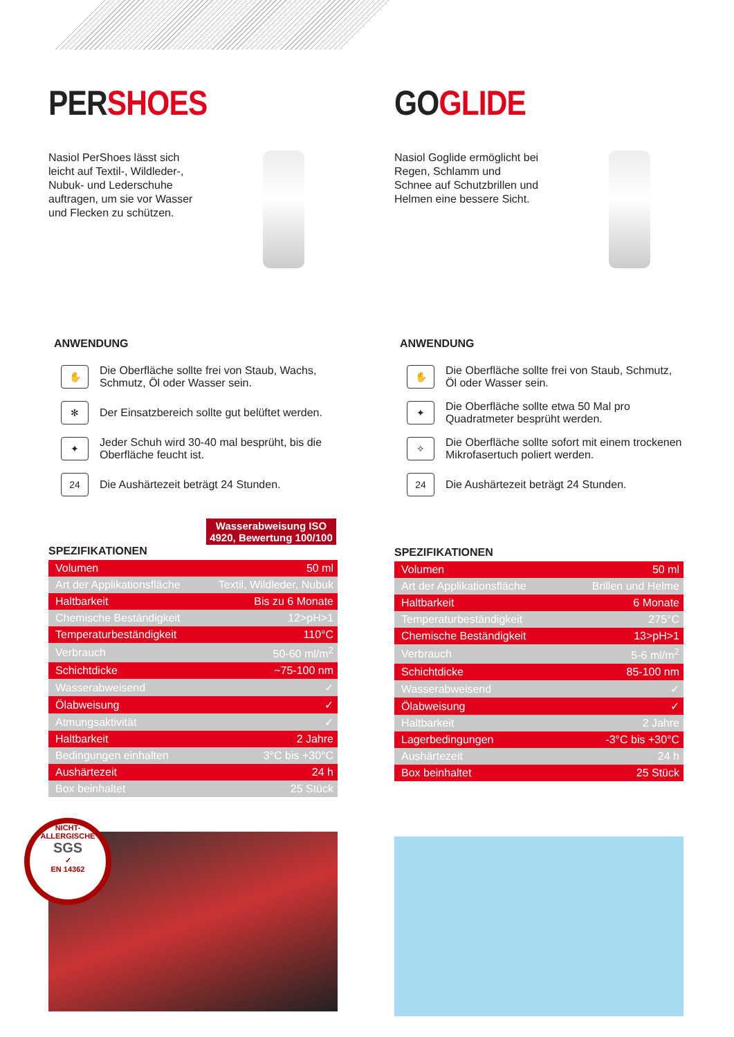PERSHOES
Nasiol PerShoes lässt sich leicht auf Textil-, Wildleder-, Nubuk- und Lederschuhe auftragen, um sie vor Wasser und Flecken zu schützen.
ANWENDUNG
✋
Die Oberfläche sollte frei von Staub, Wachs, Schmutz, Öl oder Wasser sein.
✻
Der Einsatzbereich sollte gut belüftet werden.
✦
Jeder Schuh wird 30-40 mal besprüht, bis die Oberfläche feucht ist.
24
Die Aushärtezeit beträgt 24 Stunden.
Wasserabweisung ISO 4920, Bewertung 100/100
SPEZIFIKATIONEN
| Volumen | 50 ml |
| Art der Applikationsfläche | Textil, Wildleder, Nubuk |
| Haltbarkeit | Bis zu 6 Monate |
| Chemische Beständigkeit | 12>pH>1 |
| Temperaturbeständigkeit | 110°C |
| Verbrauch | 50-60 ml/m<sup>2</sup> |
| Schichtdicke | ~75-100 nm |
| Wasserabweisend | ✓ |
| Ölabweisung | ✓ |
| Atmungsaktivität | ✓ |
| Haltbarkeit | 2 Jahre |
| Bedingungen einhalten | 3°C bis +30°C |
| Aushärtezeit | 24 h |
| Box beinhaltet | 25 Stück |
NICHT-ALLERGISCHE
SGS
✓
EN 14362
GOGLIDE
Nasiol Goglide ermöglicht bei Regen, Schlamm und Schnee auf Schutzbrillen und Helmen eine bessere Sicht.
ANWENDUNG
✋
Die Oberfläche sollte frei von Staub, Schmutz, Öl oder Wasser sein.
✦
Die Oberfläche sollte etwa 50 Mal pro Quadratmeter besprüht werden.
✧
Die Oberfläche sollte sofort mit einem trockenen Mikrofasertuch poliert werden.
24
Die Aushärtezeit beträgt 24 Stunden.
SPEZIFIKATIONEN
| Volumen | 50 ml |
| Art der Applikationsfläche | Brillen und Helme |
| Haltbarkeit | 6 Monate |
| Temperaturbeständigkeit | 275°C |
| Chemische Beständigkeit | 13>pH>1 |
| Verbrauch | 5-6 ml/m<sup>2</sup> |
| Schichtdicke | 85-100 nm |
| Wasserabweisend | ✓ |
| Ölabweisung | ✓ |
| Haltbarkeit | 2 Jahre |
| Lagerbedingungen | -3°C bis +30°C |
| Aushärtezeit | 24 h |
| Box beinhaltet | 25 Stück |